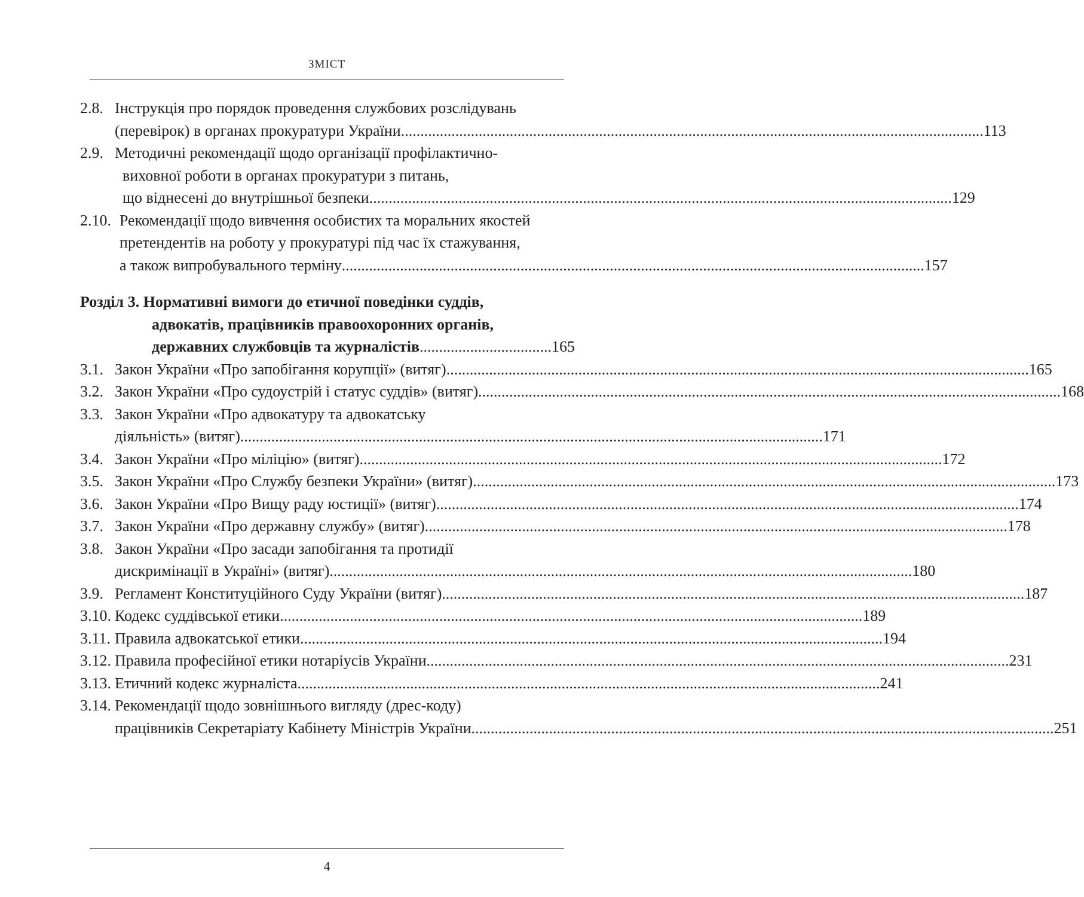ЗМІСТ
2.8.
Інструкція про порядок проведення службових розслідувань
(перевірок) в органах прокуратури України 113
2.9.
Методичні рекомендації щодо організації профілактично-
виховної роботи в органах прокуратури з питань,
що віднесені до внутрішньої безпеки 129
2.10.
Рекомендації щодо вивчення особистих та моральних якостей
претендентів на роботу у прокуратурі під час їх стажування,
а також випробувального терміну 157
Розділ 3. Нормативні вимоги до етичної поведінки суддів,
адвокатів, працівників правоохоронних органів,
державних службовців та журналістів 165
3.1.
Закон України «Про запобігання корупції» (витяг) 165
3.2.
Закон України «Про судоустрій і статус суддів» (витяг) 168
3.3.
Закон України «Про адвокатуру та адвокатську
діяльність» (витяг) 171
3.4.
Закон України «Про міліцію» (витяг) 172
3.5.
Закон України «Про Службу безпеки України» (витяг) 173
3.6.
Закон України «Про Вищу раду юстиції» (витяг) 174
3.7.
Закон України «Про державну службу» (витяг) 178
3.8.
Закон України «Про засади запобігання та протидії
дискримінації в Україні» (витяг) 180
3.9.
Регламент Конституційного Суду України (витяг) 187
3.10.
Кодекс суддівської етики 189
3.11.
Правила адвокатської етики 194
3.12.
Правила професійної етики нотаріусів України 231
3.13.
Етичний кодекс журналіста 241
3.14.
Рекомендації щодо зовнішнього вигляду (дрес-коду)
працівників Секретаріату Кабінету Міністрів України 251
4